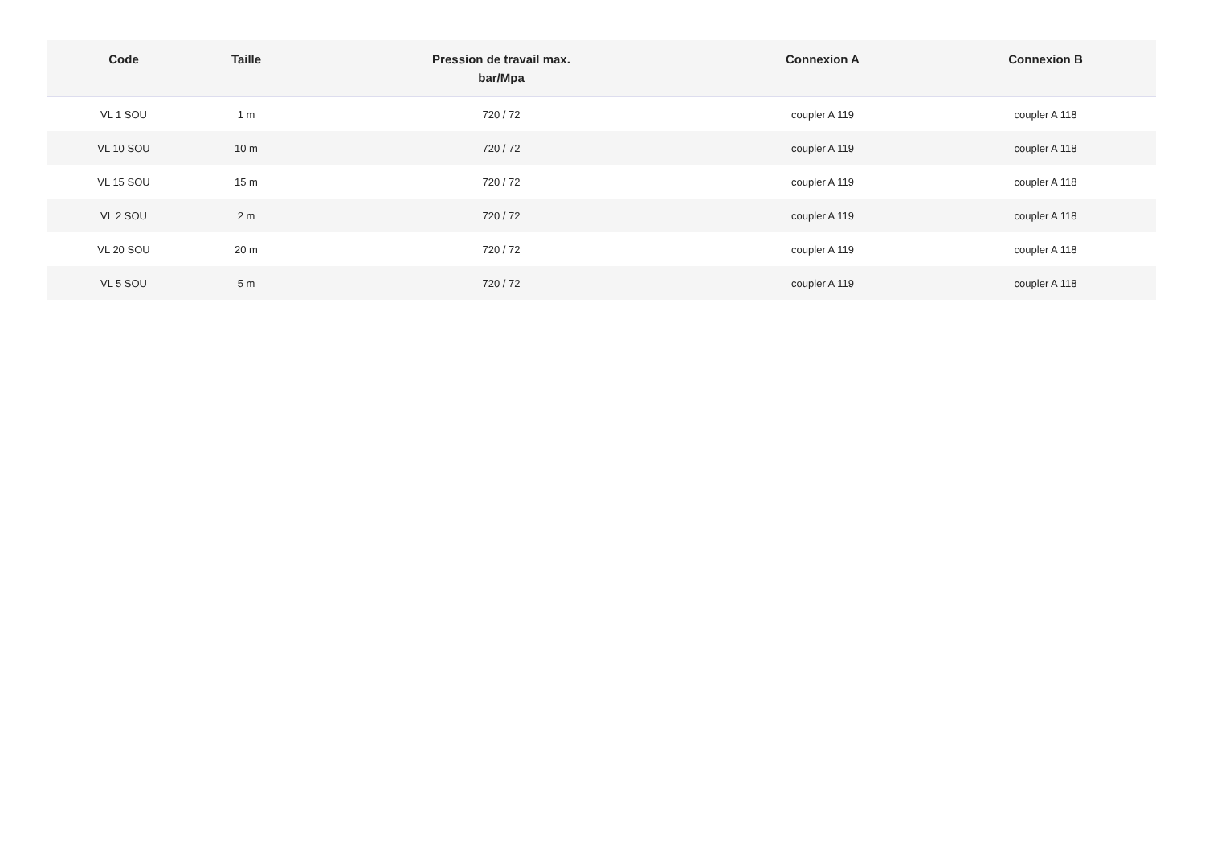| Code | Taille | Pression de travail max. bar/Mpa | Connexion A | Connexion B |
| --- | --- | --- | --- | --- |
| VL 1 SOU | 1 m | 720 / 72 | coupler A 119 | coupler A 118 |
| VL 10 SOU | 10 m | 720 / 72 | coupler A 119 | coupler A 118 |
| VL 15 SOU | 15 m | 720 / 72 | coupler A 119 | coupler A 118 |
| VL 2 SOU | 2 m | 720 / 72 | coupler A 119 | coupler A 118 |
| VL 20 SOU | 20 m | 720 / 72 | coupler A 119 | coupler A 118 |
| VL 5 SOU | 5 m | 720 / 72 | coupler A 119 | coupler A 118 |